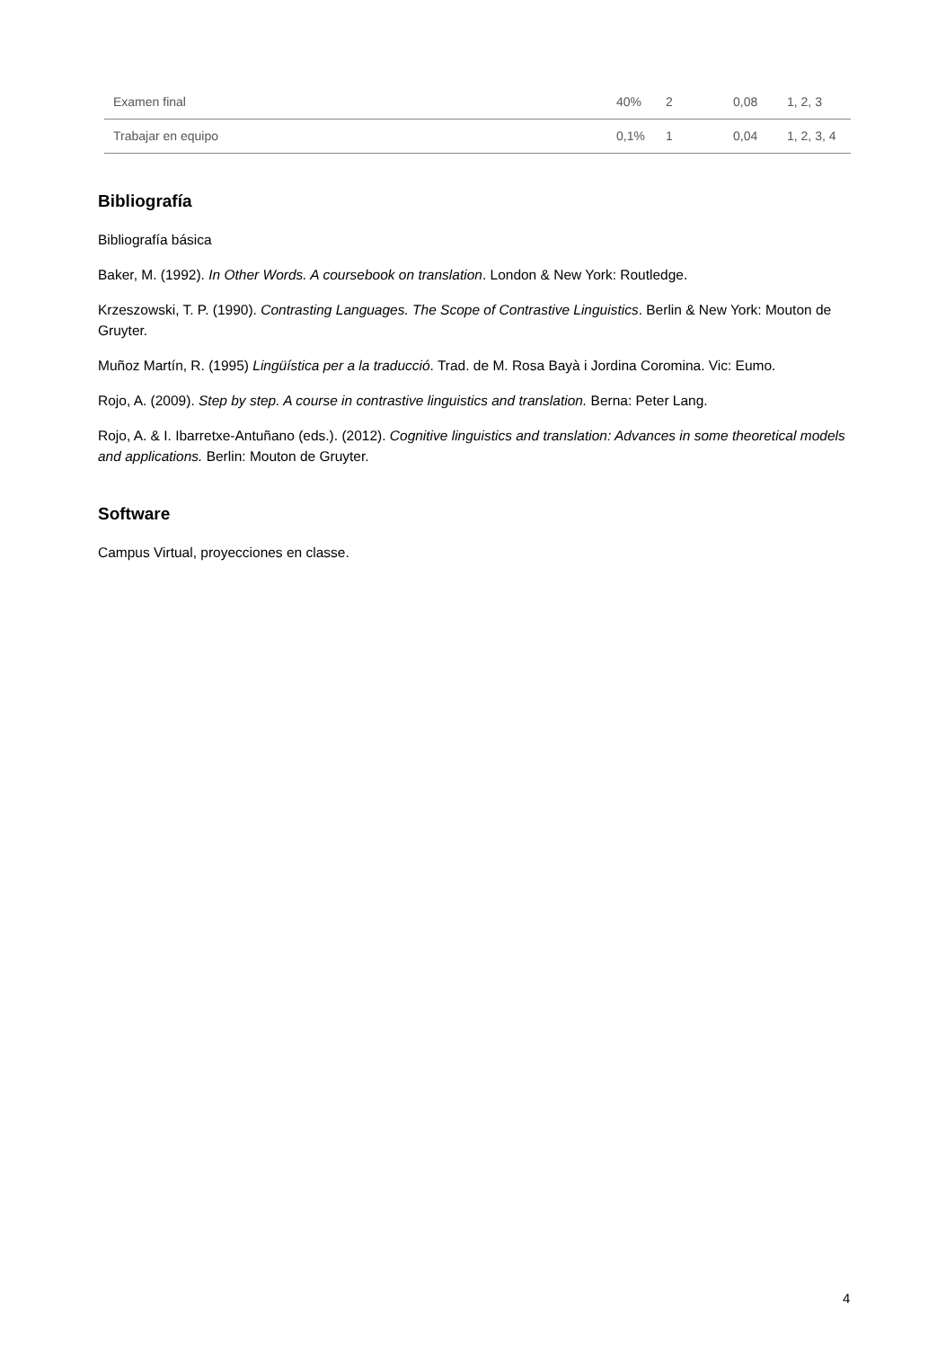| Examen final | 40% | 2 | 0,08 | 1, 2, 3 |
| Trabajar en equipo | 0,1% | 1 | 0,04 | 1, 2, 3, 4 |
Bibliografía
Bibliografía básica
Baker, M. (1992). In Other Words. A coursebook on translation. London & New York: Routledge.
Krzeszowski, T. P. (1990). Contrasting Languages. The Scope of Contrastive Linguistics. Berlin & New York: Mouton de Gruyter.
Muñoz Martín, R. (1995) Lingüística per a la traducció. Trad. de M. Rosa Bayà i Jordina Coromina. Vic: Eumo.
Rojo, A. (2009). Step by step. A course in contrastive linguistics and translation. Berna: Peter Lang.
Rojo, A. & I. Ibarretxe-Antuñano (eds.). (2012). Cognitive linguistics and translation: Advances in some theoretical models and applications. Berlin: Mouton de Gruyter.
Software
Campus Virtual, proyecciones en classe.
4